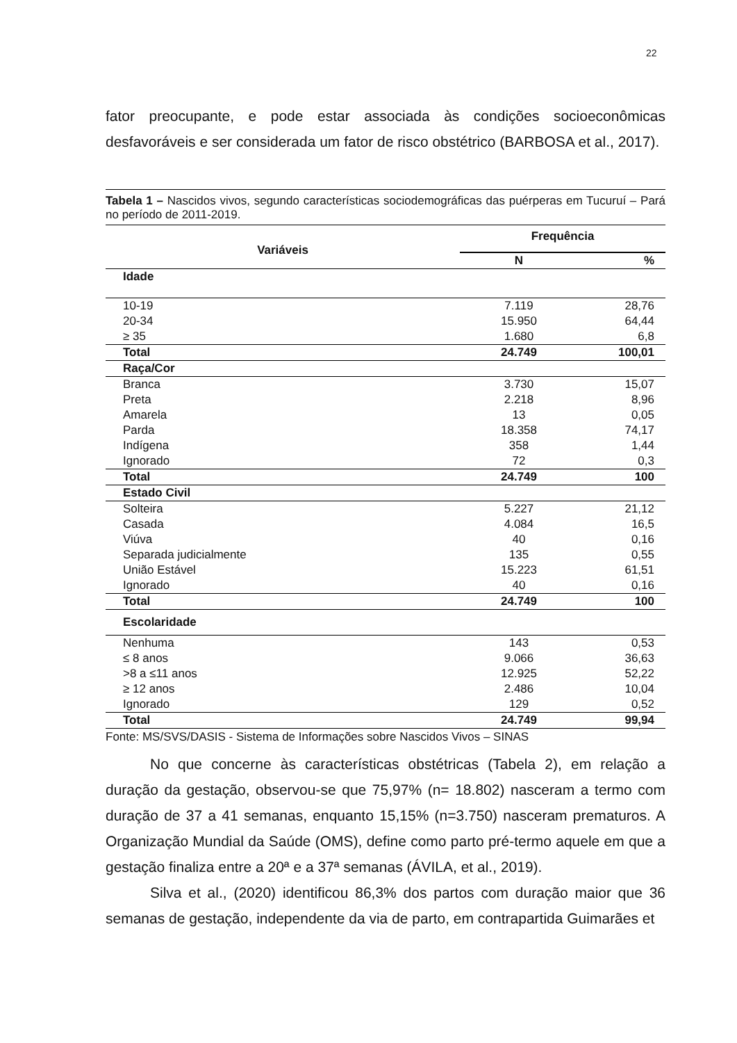22
fator preocupante, e pode estar associada às condições socioeconômicas desfavoráveis e ser considerada um fator de risco obstétrico (BARBOSA et al., 2017).
Tabela 1 – Nascidos vivos, segundo características sociodemográficas das puérperas em Tucuruí – Pará no período de 2011-2019.
| Variáveis | Frequência | |
| --- | --- | --- |
| | N | % |
| Idade | | |
| 10-19 | 7.119 | 28,76 |
| 20-34 | 15.950 | 64,44 |
| ≥ 35 | 1.680 | 6,8 |
| Total | 24.749 | 100,01 |
| Raça/Cor | | |
| Branca | 3.730 | 15,07 |
| Preta | 2.218 | 8,96 |
| Amarela | 13 | 0,05 |
| Parda | 18.358 | 74,17 |
| Indígena | 358 | 1,44 |
| Ignorado | 72 | 0,3 |
| Total | 24.749 | 100 |
| Estado Civil | | |
| Solteira | 5.227 | 21,12 |
| Casada | 4.084 | 16,5 |
| Viúva | 40 | 0,16 |
| Separada judicialmente | 135 | 0,55 |
| União Estável | 15.223 | 61,51 |
| Ignorado | 40 | 0,16 |
| Total | 24.749 | 100 |
| Escolaridade | | |
| Nenhuma | 143 | 0,53 |
| ≤ 8 anos | 9.066 | 36,63 |
| >8 a ≤11 anos | 12.925 | 52,22 |
| ≥ 12 anos | 2.486 | 10,04 |
| Ignorado | 129 | 0,52 |
| Total | 24.749 | 99,94 |
Fonte: MS/SVS/DASIS - Sistema de Informações sobre Nascidos Vivos – SINAS
No que concerne às características obstétricas (Tabela 2), em relação a duração da gestação, observou-se que 75,97% (n= 18.802) nasceram a termo com duração de 37 a 41 semanas, enquanto 15,15% (n=3.750) nasceram prematuros. A Organização Mundial da Saúde (OMS), define como parto pré-termo aquele em que a gestação finaliza entre a 20ª e a 37ª semanas (ÁVILA, et al., 2019).
Silva et al., (2020) identificou 86,3% dos partos com duração maior que 36 semanas de gestação, independente da via de parto, em contrapartida Guimarães et